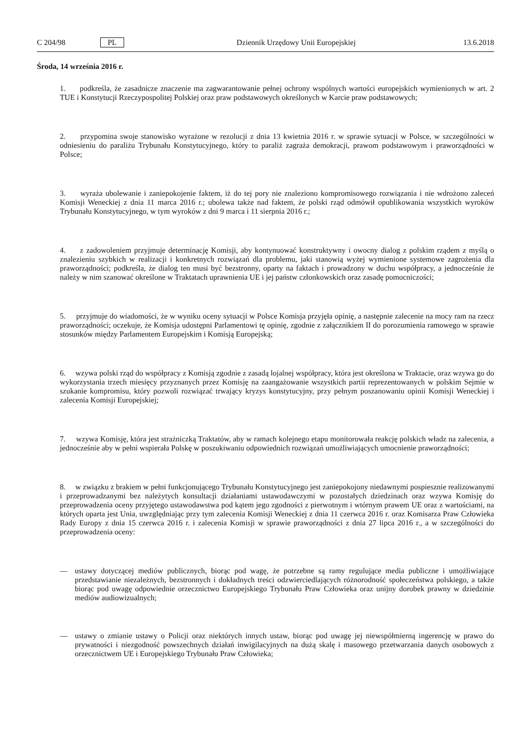C 204/98 PL Dziennik Urzędowy Unii Europejskiej 13.6.2018
Środa, 14 września 2016 r.
1. podkreśla, że zasadnicze znaczenie ma zagwarantowanie pełnej ochrony wspólnych wartości europejskich wymienionych w art. 2 TUE i Konstytucji Rzeczypospolitej Polskiej oraz praw podstawowych określonych w Karcie praw podstawowych;
2. przypomina swoje stanowisko wyrażone w rezolucji z dnia 13 kwietnia 2016 r. w sprawie sytuacji w Polsce, w szczególności w odniesieniu do paraliżu Trybunału Konstytucyjnego, który to paraliż zagraża demokracji, prawom podstawowym i praworządności w Polsce;
3. wyraża ubolewanie i zaniepokojenie faktem, iż do tej pory nie znaleziono kompromisowego rozwiązania i nie wdrożono zaleceń Komisji Weneckiej z dnia 11 marca 2016 r.; ubolewa także nad faktem, że polski rząd odmówił opublikowania wszystkich wyroków Trybunału Konstytucyjnego, w tym wyroków z dni 9 marca i 11 sierpnia 2016 r.;
4. z zadowoleniem przyjmuje determinację Komisji, aby kontynuować konstruktywny i owocny dialog z polskim rządem z myślą o znalezieniu szybkich w realizacji i konkretnych rozwiązań dla problemu, jaki stanowią wyżej wymienione systemowe zagrożenia dla praworządności; podkreśla, że dialog ten musi być bezstronny, oparty na faktach i prowadzony w duchu współpracy, a jednocześnie że należy w nim szanować określone w Traktatach uprawnienia UE i jej państw członkowskich oraz zasadę pomocniczości;
5. przyjmuje do wiadomości, że w wyniku oceny sytuacji w Polsce Komisja przyjęła opinię, a następnie zalecenie na mocy ram na rzecz praworządności; oczekuje, że Komisja udostępni Parlamentowi tę opinię, zgodnie z załącznikiem II do porozumienia ramowego w sprawie stosunków między Parlamentem Europejskim i Komisją Europejską;
6. wzywa polski rząd do współpracy z Komisją zgodnie z zasadą lojalnej współpracy, która jest określona w Traktacie, oraz wzywa go do wykorzystania trzech miesięcy przyznanych przez Komisję na zaangażowanie wszystkich partii reprezentowanych w polskim Sejmie w szukanie kompromisu, który pozwoli rozwiązać trwający kryzys konstytucyjny, przy pełnym poszanowaniu opinii Komisji Weneckiej i zalecenia Komisji Europejskiej;
7. wzywa Komisję, która jest strażniczką Traktatów, aby w ramach kolejnego etapu monitorowała reakcję polskich władz na zalecenia, a jednocześnie aby w pełni wspierała Polskę w poszukiwaniu odpowiednich rozwiązań umożliwiających umocnienie praworządności;
8. w związku z brakiem w pełni funkcjonującego Trybunału Konstytucyjnego jest zaniepokojony niedawnymi pospiesznie realizowanymi i przeprowadzanymi bez należytych konsultacji działaniami ustawodawczymi w pozostałych dziedzinach oraz wzywa Komisję do przeprowadzenia oceny przyjętego ustawodawstwa pod kątem jego zgodności z pierwotnym i wtórnym prawem UE oraz z wartościami, na których oparta jest Unia, uwzględniając przy tym zalecenia Komisji Weneckiej z dnia 11 czerwca 2016 r. oraz Komisarza Praw Człowieka Rady Europy z dnia 15 czerwca 2016 r. i zalecenia Komisji w sprawie praworządności z dnia 27 lipca 2016 r., a w szczególności do przeprowadzenia oceny:
— ustawy dotyczącej mediów publicznych, biorąc pod wagę, że potrzebne są ramy regulujące media publiczne i umożliwiające przedstawianie niezależnych, bezstronnych i dokładnych treści odzwierciedlających różnorodność społeczeństwa polskiego, a także biorąc pod uwagę odpowiednie orzecznictwo Europejskiego Trybunału Praw Człowieka oraz unijny dorobek prawny w dziedzinie mediów audiowizualnych;
— ustawy o zmianie ustawy o Policji oraz niektórych innych ustaw, biorąc pod uwagę jej niewspółmierną ingerencję w prawo do prywatności i niezgodność powszechnych działań inwigilacyjnych na dużą skalę i masowego przetwarzania danych osobowych z orzecznictwem UE i Europejskiego Trybunału Praw Człowieka;